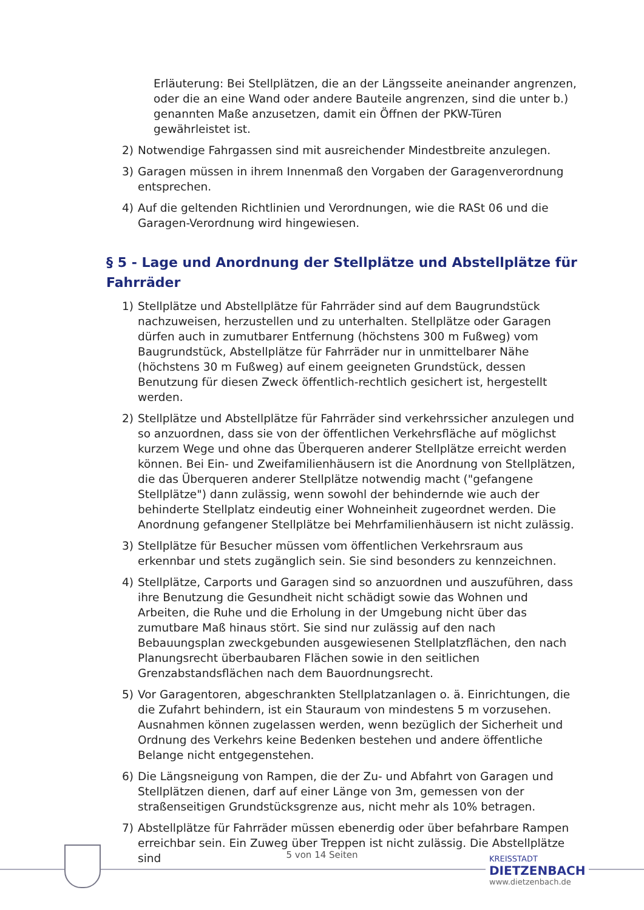Erläuterung: Bei Stellplätzen, die an der Längsseite aneinander angrenzen, oder die an eine Wand oder andere Bauteile angrenzen, sind die unter b.) genannten Maße anzusetzen, damit ein Öffnen der PKW-Türen gewährleistet ist.
2) Notwendige Fahrgassen sind mit ausreichender Mindestbreite anzulegen.
3) Garagen müssen in ihrem Innenmaß den Vorgaben der Garagenverordnung entsprechen.
4) Auf die geltenden Richtlinien und Verordnungen, wie die RASt 06 und die Garagen-Verordnung wird hingewiesen.
§ 5 - Lage und Anordnung der Stellplätze und Abstellplätze für Fahrräder
1) Stellplätze und Abstellplätze für Fahrräder sind auf dem Baugrundstück nachzuweisen, herzustellen und zu unterhalten. Stellplätze oder Garagen dürfen auch in zumutbarer Entfernung (höchstens 300 m Fußweg) vom Baugrundstück, Abstellplätze für Fahrräder nur in unmittelbarer Nähe (höchstens 30 m Fußweg) auf einem geeigneten Grundstück, dessen Benutzung für diesen Zweck öffentlich-rechtlich gesichert ist, hergestellt werden.
2) Stellplätze und Abstellplätze für Fahrräder sind verkehrssicher anzulegen und so anzuordnen, dass sie von der öffentlichen Verkehrsfläche auf möglichst kurzem Wege und ohne das Überqueren anderer Stellplätze erreicht werden können. Bei Ein- und Zweifamilienhäusern ist die Anordnung von Stellplätzen, die das Überqueren anderer Stellplätze notwendig macht ("gefangene Stellplätze") dann zulässig, wenn sowohl der behindernde wie auch der behinderte Stellplatz eindeutig einer Wohneinheit zugeordnet werden. Die Anordnung gefangener Stellplätze bei Mehrfamilienhäusern ist nicht zulässig.
3) Stellplätze für Besucher müssen vom öffentlichen Verkehrsraum aus erkennbar und stets zugänglich sein. Sie sind besonders zu kennzeichnen.
4) Stellplätze, Carports und Garagen sind so anzuordnen und auszuführen, dass ihre Benutzung die Gesundheit nicht schädigt sowie das Wohnen und Arbeiten, die Ruhe und die Erholung in der Umgebung nicht über das zumutbare Maß hinaus stört. Sie sind nur zulässig auf den nach Bebauungsplan zweckgebunden ausgewiesenen Stellplatzflächen, den nach Planungsrecht überbaubaren Flächen sowie in den seitlichen Grenzabstandsflächen nach dem Bauordnungsrecht.
5) Vor Garagentoren, abgeschrankten Stellplatzanlagen o. ä. Einrichtungen, die die Zufahrt behindern, ist ein Stauraum von mindestens 5 m vorzusehen. Ausnahmen können zugelassen werden, wenn bezüglich der Sicherheit und Ordnung des Verkehrs keine Bedenken bestehen und andere öffentliche Belange nicht entgegenstehen.
6) Die Längsneigung von Rampen, die der Zu- und Abfahrt von Garagen und Stellplätzen dienen, darf auf einer Länge von 3m, gemessen von der straßenseitigen Grundstücksgrenze aus, nicht mehr als 10% betragen.
7) Abstellplätze für Fahrräder müssen ebenerdig oder über befahrbare Rampen erreichbar sein. Ein Zuweg über Treppen ist nicht zulässig. Die Abstellplätze sind
5 von 14 Seiten
KREISSTADT
DIETZENBACH
www.dietzenbach.de